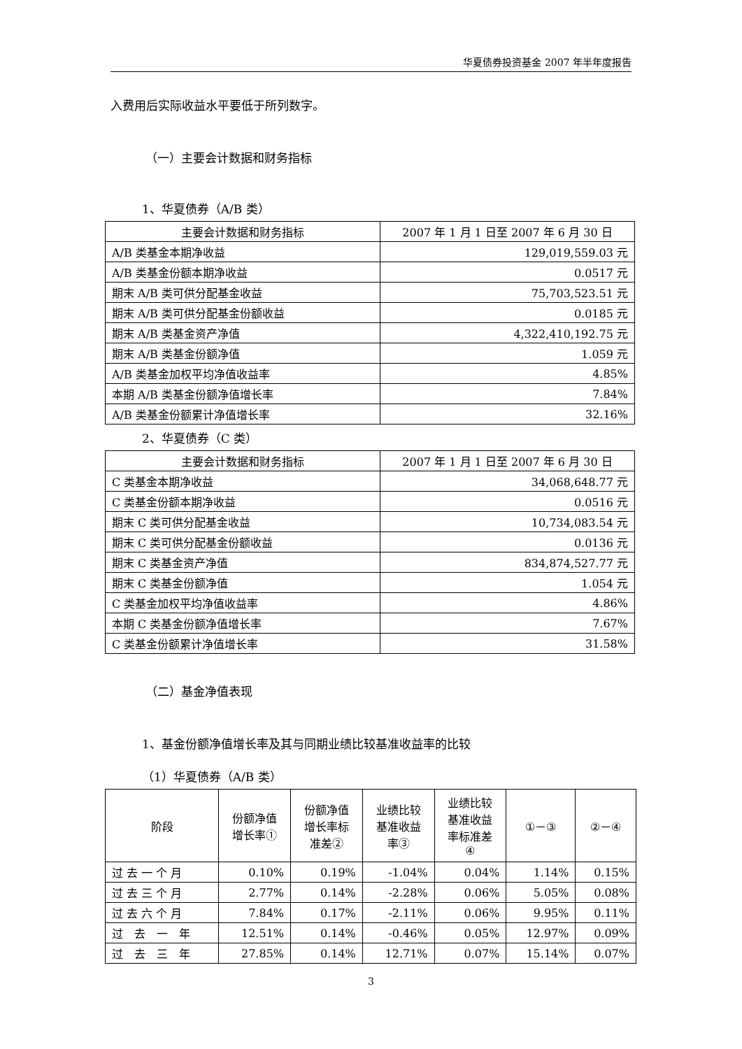华夏债券投资基金 2007 年半年度报告
入费用后实际收益水平要低于所列数字。
（一）主要会计数据和财务指标
1、华夏债券（A/B 类）
| 主要会计数据和财务指标 | 2007 年 1 月 1 日至 2007 年 6 月 30 日 |
| --- | --- |
| A/B 类基金本期净收益 | 129,019,559.03 元 |
| A/B 类基金份额本期净收益 | 0.0517 元 |
| 期末 A/B 类可供分配基金收益 | 75,703,523.51 元 |
| 期末 A/B 类可供分配基金份额收益 | 0.0185 元 |
| 期末 A/B 类基金资产净值 | 4,322,410,192.75 元 |
| 期末 A/B 类基金份额净值 | 1.059 元 |
| A/B 类基金加权平均净值收益率 | 4.85% |
| 本期 A/B 类基金份额净值增长率 | 7.84% |
| A/B 类基金份额累计净值增长率 | 32.16% |
2、华夏债券（C 类）
| 主要会计数据和财务指标 | 2007 年 1 月 1 日至 2007 年 6 月 30 日 |
| --- | --- |
| C 类基金本期净收益 | 34,068,648.77 元 |
| C 类基金份额本期净收益 | 0.0516 元 |
| 期末 C 类可供分配基金收益 | 10,734,083.54 元 |
| 期末 C 类可供分配基金份额收益 | 0.0136 元 |
| 期末 C 类基金资产净值 | 834,874,527.77 元 |
| 期末 C 类基金份额净值 | 1.054 元 |
| C 类基金加权平均净值收益率 | 4.86% |
| 本期 C 类基金份额净值增长率 | 7.67% |
| C 类基金份额累计净值增长率 | 31.58% |
（二）基金净值表现
1、基金份额净值增长率及其与同期业绩比较基准收益率的比较
（1）华夏债券（A/B 类）
| 阶段 | 份额净值 增长率① | 份额净值 增长率标 准差② | 业绩比较 基准收益 率③ | 业绩比较 基准收益 率标准差 ④ | ①－③ | ②－④ |
| --- | --- | --- | --- | --- | --- | --- |
| 过 去 一 个 月 | 0.10% | 0.19% | -1.04% | 0.04% | 1.14% | 0.15% |
| 过 去 三 个 月 | 2.77% | 0.14% | -2.28% | 0.06% | 5.05% | 0.08% |
| 过 去 六 个 月 | 7.84% | 0.17% | -2.11% | 0.06% | 9.95% | 0.11% |
| 过 去 一 年 | 12.51% | 0.14% | -0.46% | 0.05% | 12.97% | 0.09% |
| 过 去 三 年 | 27.85% | 0.14% | 12.71% | 0.07% | 15.14% | 0.07% |
3